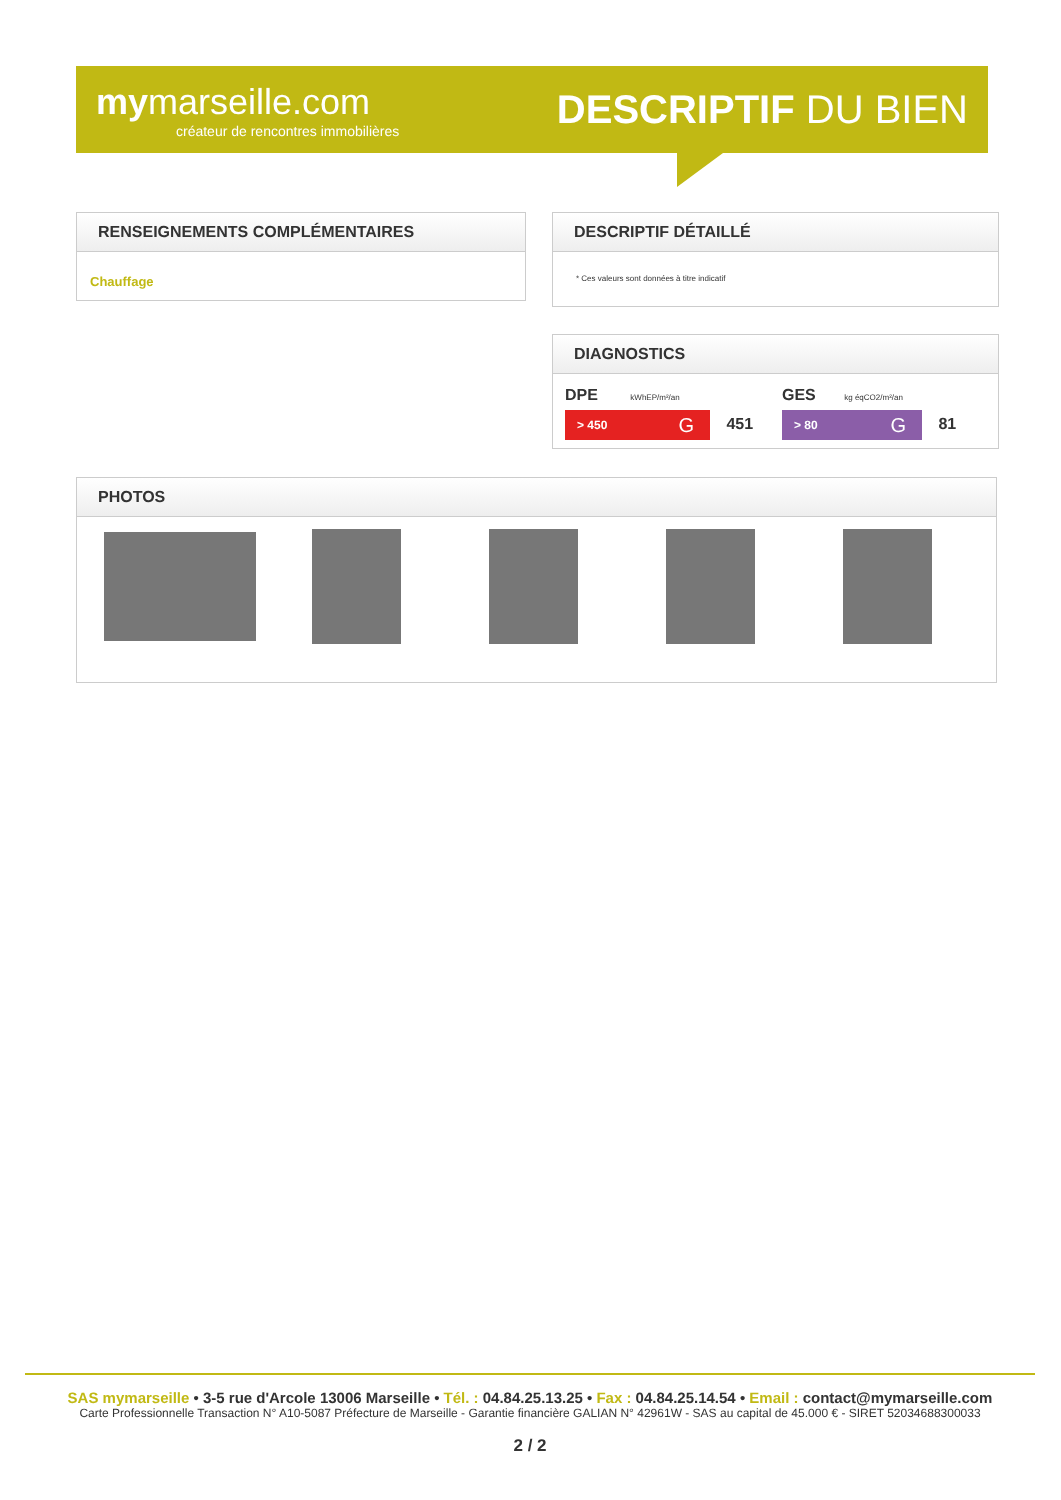my marseille.com
créateur de rencontres immobilières
DESCRIPTIF DU BIEN
RENSEIGNEMENTS COMPLÉMENTAIRES
Chauffage
DESCRIPTIF DÉTAILLÉ
* Ces valeurs sont données à titre indicatif
DIAGNOSTICS
DPE kWhEP/m²/an
> 450 G 451
GES kg éqCO2/m²/an
> 80 G 81
PHOTOS
SAS mymarseille • 3-5 rue d'Arcole 13006 Marseille • Tél. : 04.84.25.13.25 • Fax : 04.84.25.14.54 • Email : contact@mymarseille.com
Carte Professionnelle Transaction N° A10-5087 Préfecture de Marseille - Garantie financière GALIAN N° 42961W - SAS au capital de 45.000 € - SIRET 52034688300033
2 / 2